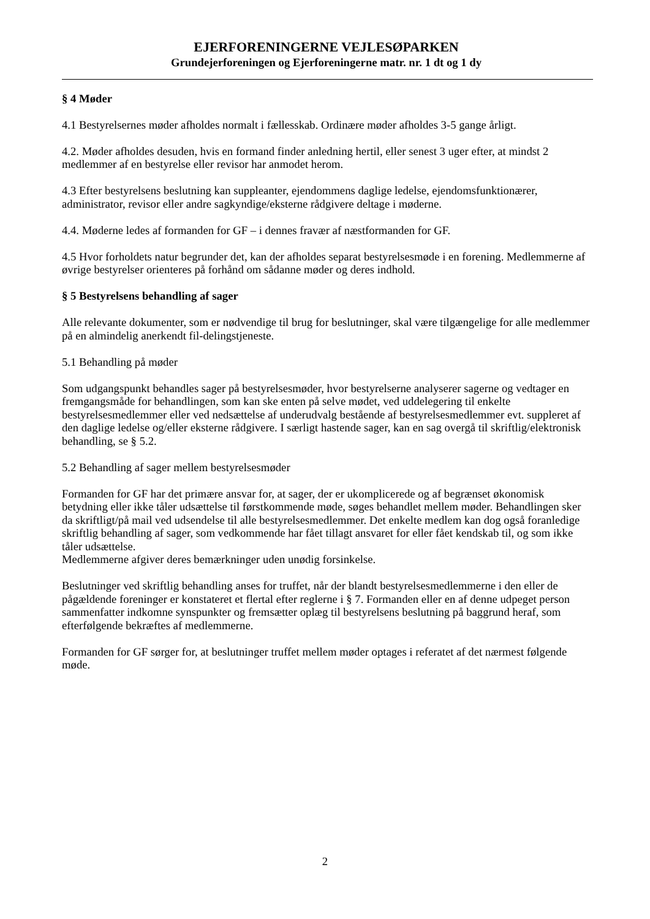EJERFORENINGERNE VEJLESØPARKEN
Grundejerforeningen og Ejerforeningerne matr. nr. 1 dt og 1 dy
§ 4 Møder
4.1 Bestyrelsernes møder afholdes normalt i fællesskab. Ordinære møder afholdes 3-5 gange årligt.
4.2. Møder afholdes desuden, hvis en formand finder anledning hertil, eller senest 3 uger efter, at mindst 2 medlemmer af en bestyrelse eller revisor har anmodet herom.
4.3 Efter bestyrelsens beslutning kan suppleanter, ejendommens daglige ledelse, ejendomsfunktionærer, administrator, revisor eller andre sagkyndige/eksterne rådgivere deltage i møderne.
4.4. Møderne ledes af formanden for GF – i dennes fravær af næstformanden for GF.
4.5 Hvor forholdets natur begrunder det, kan der afholdes separat bestyrelsesmøde i en forening. Medlemmerne af øvrige bestyrelser orienteres på forhånd om sådanne møder og deres indhold.
§ 5 Bestyrelsens behandling af sager
Alle relevante dokumenter, som er nødvendige til brug for beslutninger, skal være tilgængelige for alle medlemmer på en almindelig anerkendt fil-delingstjeneste.
5.1 Behandling på møder
Som udgangspunkt behandles sager på bestyrelsesmøder, hvor bestyrelserne analyserer sagerne og vedtager en fremgangsmåde for behandlingen, som kan ske enten på selve mødet, ved uddelegering til enkelte bestyrelsesmedlemmer eller ved nedsættelse af underudvalg bestående af bestyrelsesmedlemmer evt. suppleret af den daglige ledelse og/eller eksterne rådgivere. I særligt hastende sager, kan en sag overgå til skriftlig/elektronisk behandling, se § 5.2.
5.2 Behandling af sager mellem bestyrelsesmøder
Formanden for GF har det primære ansvar for, at sager, der er ukomplicerede og af begrænset økonomisk betydning eller ikke tåler udsættelse til førstkommende møde, søges behandlet mellem møder. Behandlingen sker da skriftligt/på mail ved udsendelse til alle bestyrelsesmedlemmer. Det enkelte medlem kan dog også foranledige skriftlig behandling af sager, som vedkommende har fået tillagt ansvaret for eller fået kendskab til, og som ikke tåler udsættelse.
Medlemmerne afgiver deres bemærkninger uden unødig forsinkelse.
Beslutninger ved skriftlig behandling anses for truffet, når der blandt bestyrelsesmedlemmerne i den eller de pågældende foreninger er konstateret et flertal efter reglerne i § 7. Formanden eller en af denne udpeget person sammenfatter indkomne synspunkter og fremsætter oplæg til bestyrelsens beslutning på baggrund heraf, som efterfølgende bekræftes af medlemmerne.
Formanden for GF sørger for, at beslutninger truffet mellem møder optages i referatet af det nærmest følgende møde.
2